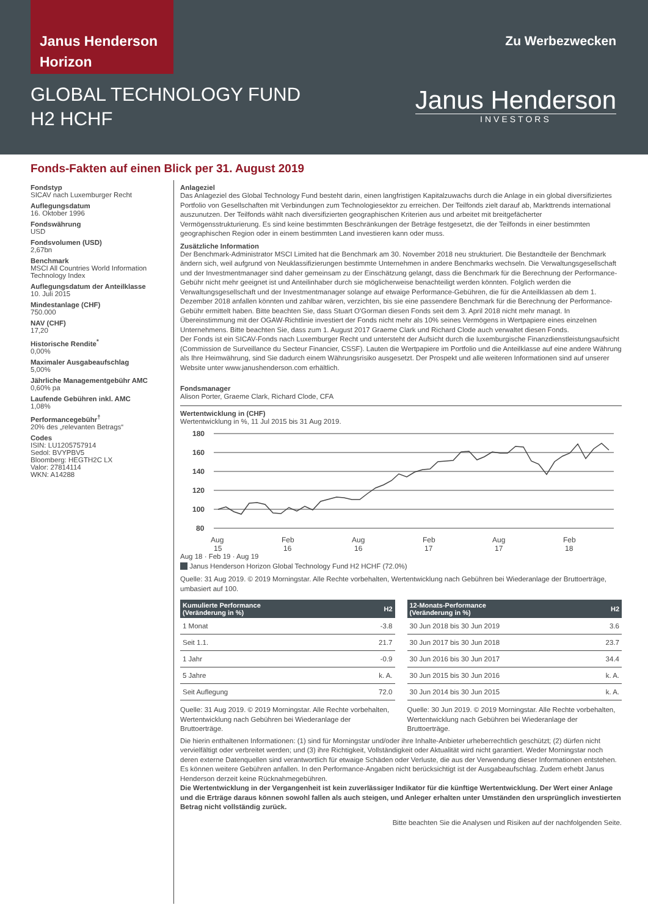Janus Henderson
Horizon
GLOBAL TECHNOLOGY FUND
H2 HCHF
Zu Werbezwecken
Janus Henderson
INVESTORS
Fonds-Fakten auf einen Blick per 31. August 2019
Fondstyp
SICAV nach Luxemburger Recht
Auflegungsdatum
16. Oktober 1996
Fondswährung
USD
Fondsvolumen (USD)
2,67bn
Benchmark
MSCI All Countries World Information Technology Index
Auflegungsdatum der Anteilklasse
10. Juli 2015
Mindestanlage (CHF)
750.000
NAV (CHF)
17,20
Historische Rendite<sup>*</sup>
0,00%
Maximaler Ausgabeaufschlag
5,00%
Jährliche Managementgebühr AMC
0,60% pa
Laufende Gebühren inkl. AMC
1,08%
Performancegebühr<sup>†</sup>
20% des „relevanten Betrags“
Codes
ISIN: LU1205757914
Sedol: BVYPBV5
Bloomberg: HEGTH2C LX
Valor: 27814114
WKN: A14288
Anlageziel
Das Anlageziel des Global Technology Fund besteht darin, einen langfristigen Kapitalzuwachs durch die Anlage in ein global diversifiziertes Portfolio von Gesellschaften mit Verbindungen zum Technologiesektor zu erreichen. Der Teilfonds zielt darauf ab, Markttrends international auszunutzen. Der Teilfonds wählt nach diversifizierten geographischen Kriterien aus und arbeitet mit breitgefächerter Vermögensstrukturierung. Es sind keine bestimmten Beschränkungen der Beträge festgesetzt, die der Teilfonds in einer bestimmten geographischen Region oder in einem bestimmten Land investieren kann oder muss.
Zusätzliche Information
Der Benchmark-Administrator MSCI Limited hat die Benchmark am 30. November 2018 neu strukturiert. Die Bestandteile der Benchmark ändern sich, weil aufgrund von Neuklassifizierungen bestimmte Unternehmen in andere Benchmarks wechseln. Die Verwaltungsgesellschaft und der Investmentmanager sind daher gemeinsam zu der Einschätzung gelangt, dass die Benchmark für die Berechnung der Performance-Gebühr nicht mehr geeignet ist und Anteilinhaber durch sie möglicherweise benachteiligt werden könnten. Folglich werden die Verwaltungsgesellschaft und der Investmentmanager solange auf etwaige Performance-Gebühren, die für die Anteilklassen ab dem 1. Dezember 2018 anfallen könnten und zahlbar wären, verzichten, bis sie eine passendere Benchmark für die Berechnung der Performance-Gebühr ermittelt haben. Bitte beachten Sie, dass Stuart O'Gorman diesen Fonds seit dem 3. April 2018 nicht mehr managt. In Übereinstimmung mit der OGAW-Richtlinie investiert der Fonds nicht mehr als 10% seines Vermögens in Wertpapiere eines einzelnen Unternehmens. Bitte beachten Sie, dass zum 1. August 2017 Graeme Clark und Richard Clode auch verwaltet diesen Fonds.
Der Fonds ist ein SICAV-Fonds nach Luxemburger Recht und untersteht der Aufsicht durch die luxemburgische Finanzdienstleistungsaufsicht (Commission de Surveillance du Secteur Financier, CSSF). Lauten die Wertpapiere im Portfolio und die Anteilklasse auf eine andere Währung als Ihre Heimwährung, sind Sie dadurch einem Währungsrisiko ausgesetzt. Der Prospekt und alle weiteren Informationen sind auf unserer Website unter www.janushenderson.com erhältlich.
Fondsmanager
Alison Porter, Graeme Clark, Richard Clode, CFA
Wertentwicklung in (CHF)
Wertentwicklung in %, 11 Jul 2015 bis 31 Aug 2019.
180
160
140
120
100
80
Aug
15
Feb
16
Aug
16
Feb
17
Aug
17
Feb
18
Aug 18 · Feb 19 · Aug 19
Janus Henderson Horizon Global Technology Fund H2 HCHF (72.0%)
Quelle: 31 Aug 2019. © 2019 Morningstar. Alle Rechte vorbehalten, Wertentwicklung nach Gebühren bei Wiederanlage der Bruttoerträge, umbasiert auf 100.
| Kumulierte Performance (Veränderung in %) | H2 |
| --- | --- |
| 1 Monat | -3.8 |
| Seit 1.1. | 21.7 |
| 1 Jahr | -0.9 |
| 5 Jahre | k. A. |
| Seit Auflegung | 72.0 |
Quelle: 31 Aug 2019. © 2019 Morningstar. Alle Rechte vorbehalten, Wertentwicklung nach Gebühren bei Wiederanlage der Bruttoerträge.
| 12-Monats-Performance (Veränderung in %) | H2 |
| --- | --- |
| 30 Jun 2018 bis 30 Jun 2019 | 3.6 |
| 30 Jun 2017 bis 30 Jun 2018 | 23.7 |
| 30 Jun 2016 bis 30 Jun 2017 | 34.4 |
| 30 Jun 2015 bis 30 Jun 2016 | k. A. |
| 30 Jun 2014 bis 30 Jun 2015 | k. A. |
Quelle: 30 Jun 2019. © 2019 Morningstar. Alle Rechte vorbehalten, Wertentwicklung nach Gebühren bei Wiederanlage der Bruttoerträge.
Die hierin enthaltenen Informationen: (1) sind für Morningstar und/oder ihre Inhalte-Anbieter urheberrechtlich geschützt; (2) dürfen nicht vervielfältigt oder verbreitet werden; und (3) ihre Richtigkeit, Vollständigkeit oder Aktualität wird nicht garantiert. Weder Morningstar noch deren externe Datenquellen sind verantwortlich für etwaige Schäden oder Verluste, die aus der Verwendung dieser Informationen entstehen. Es können weitere Gebühren anfallen. In den Performance-Angaben nicht berücksichtigt ist der Ausgabeaufschlag. Zudem erhebt Janus Henderson derzeit keine Rücknahmegebühren.
Die Wertentwicklung in der Vergangenheit ist kein zuverlässiger Indikator für die künftige Wertentwicklung. Der Wert einer Anlage und die Erträge daraus können sowohl fallen als auch steigen, und Anleger erhalten unter Umständen den ursprünglich investierten Betrag nicht vollständig zurück.
Bitte beachten Sie die Analysen und Risiken auf der nachfolgenden Seite.